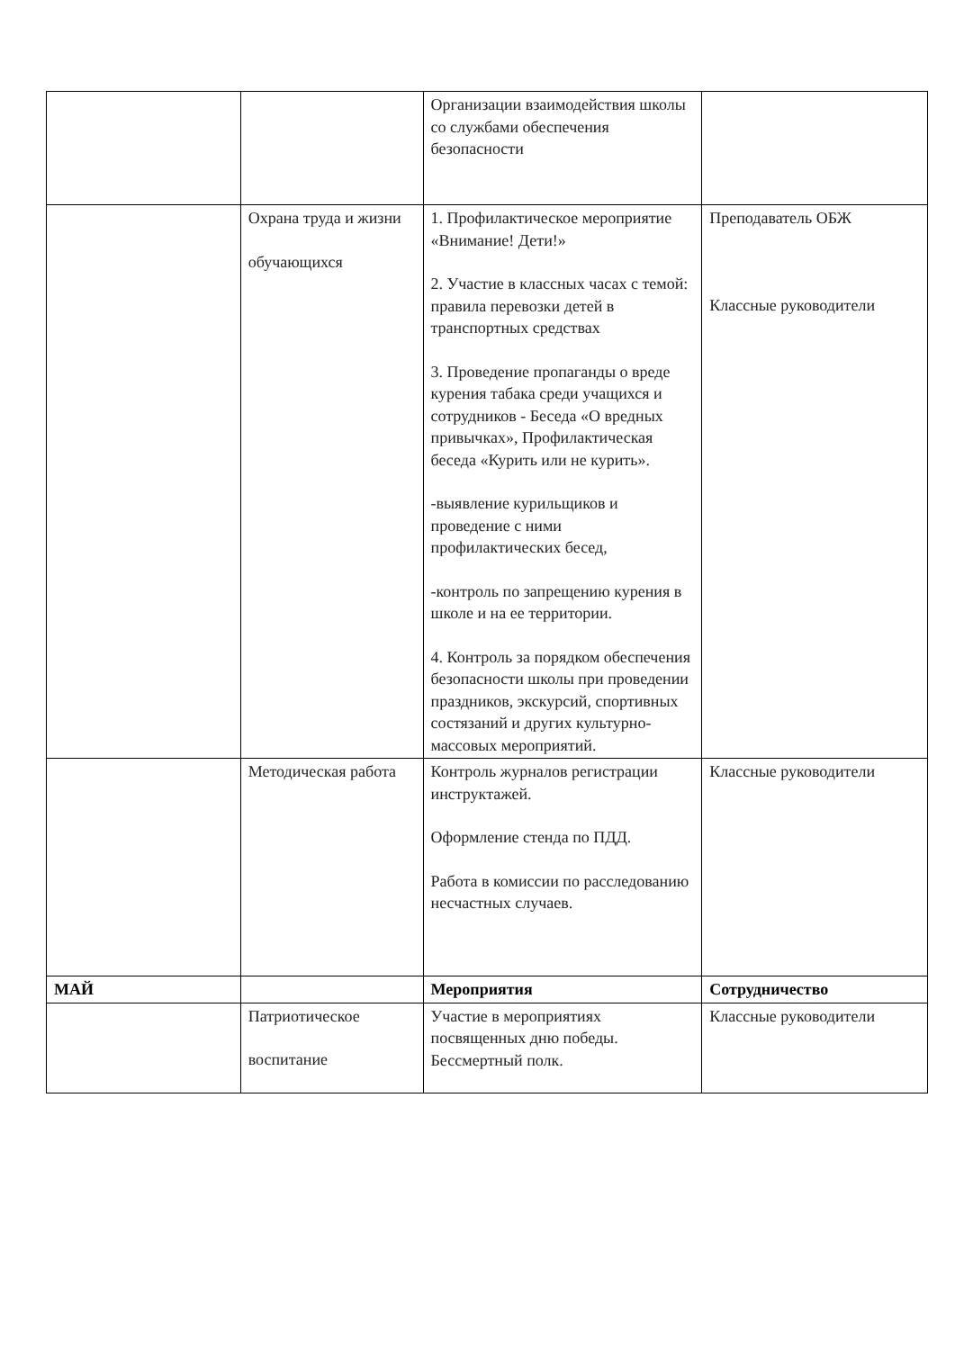| | | Организации взаимодействия школы со службами обеспечения безопасности | |
| | Охрана труда и жизни обучающихся | 1. Профилактическое мероприятие «Внимание! Дети!» 2. Участие в классных часах с темой: правила перевозки детей в транспортных средствах 3. Проведение пропаганды о вреде курения табака среди учащихся и сотрудников - Беседа «О вредных привычках», Профилактическая беседа «Курить или не курить». -выявление курильщиков и проведение с ними профилактических бесед, -контроль по запрещению курения в школе и на ее территории. 4. Контроль за порядком обеспечения безопасности школы при проведении праздников, экскурсий, спортивных состязаний и других культурно-массовых мероприятий. | Преподаватель ОБЖ Классные руководители |
| | Методическая работа | Контроль журналов регистрации инструктажей. Оформление стенда по ПДД. Работа в комиссии по расследованию несчастных случаев. | Классные руководители |
| МАЙ | | Мероприятия | Сотрудничество |
| | Патриотическое воспитание | Участие в мероприятиях посвященных дню победы. Бессмертный полк. | Классные руководители |